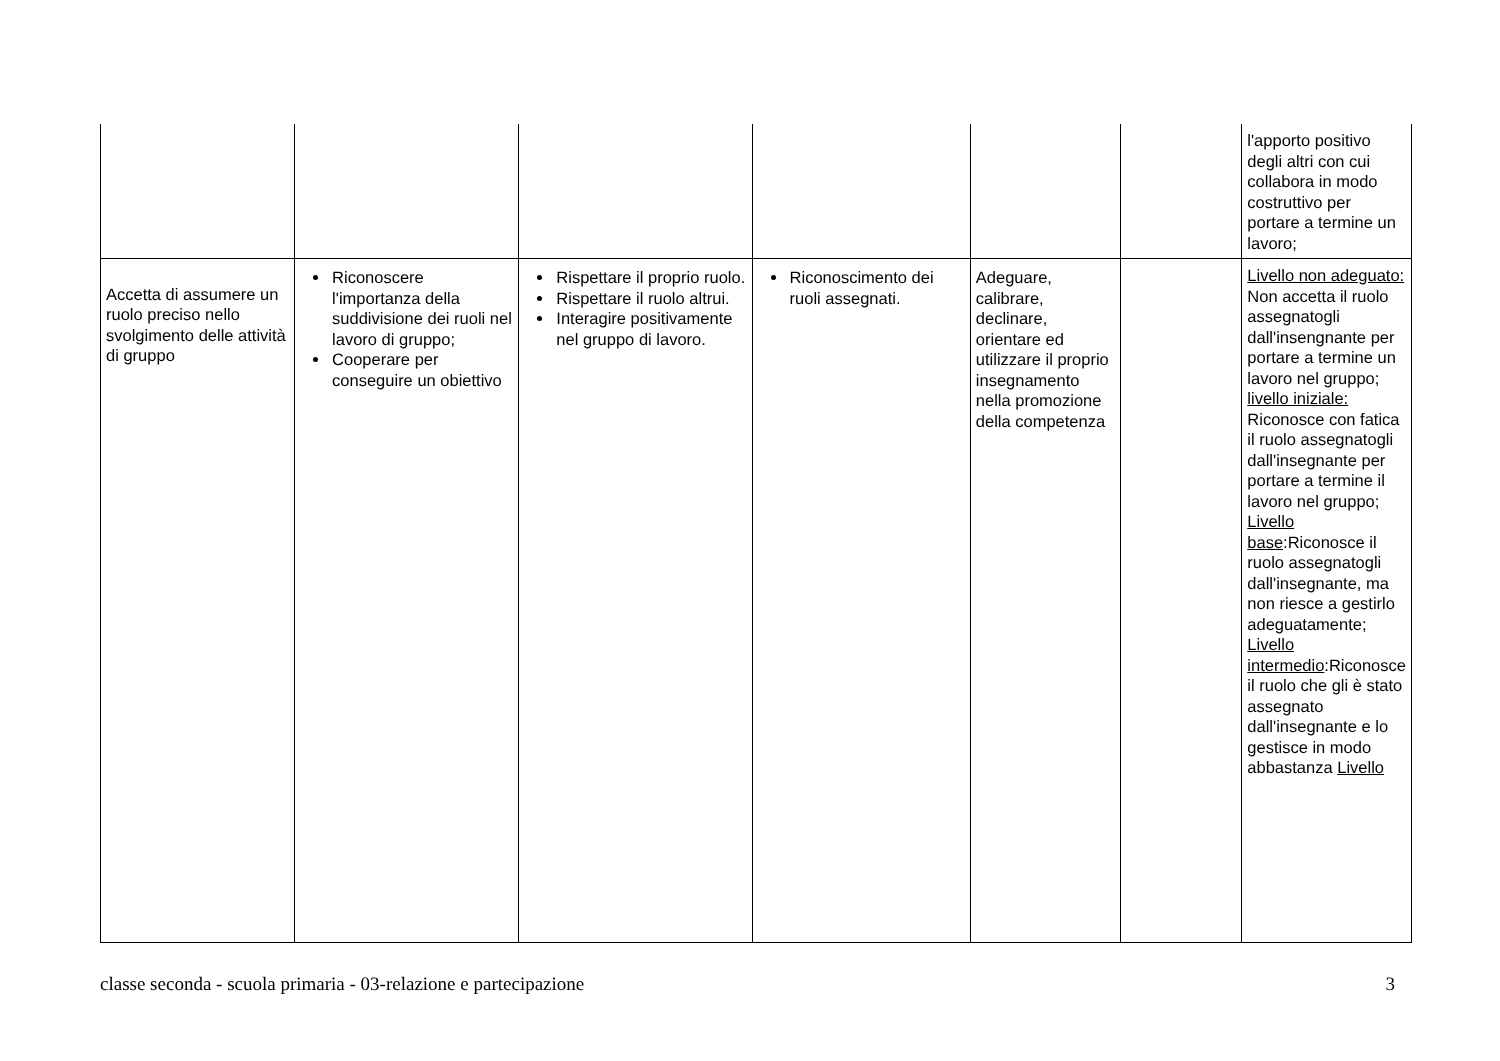| | | | | | | l'apporto positivo degli altri con cui collabora in modo costruttivo per portare a termine un lavoro; |
| Accetta di assumere un ruolo preciso nello svolgimento delle attività di gruppo | Riconoscere l'importanza della suddivisione dei ruoli nel lavoro di gruppo; Cooperare per conseguire un obiettivo | Rispettare il proprio ruolo. Rispettare il ruolo altrui. Interagire positivamente nel gruppo di lavoro. | Riconoscimento dei ruoli assegnati. | Adeguare, calibrare, declinare, orientare ed utilizzare il proprio insegnamento nella promozione della competenza | | Livello non adeguato: Non accetta il ruolo assegnatogli dall'insengnante per portare a termine un lavoro nel gruppo; livello iniziale: Riconosce con fatica il ruolo assegnatogli dall'insegnante per portare a termine il lavoro nel gruppo; Livello base :Riconosce il ruolo assegnatogli dall'insegnante, ma non riesce a gestirlo adeguatamente; Livello intermedio :Riconosce il ruolo che gli è stato assegnato dall'insegnante e lo gestisce in modo abbastanza Livello |
classe seconda - scuola primaria - 03-relazione e partecipazione 3